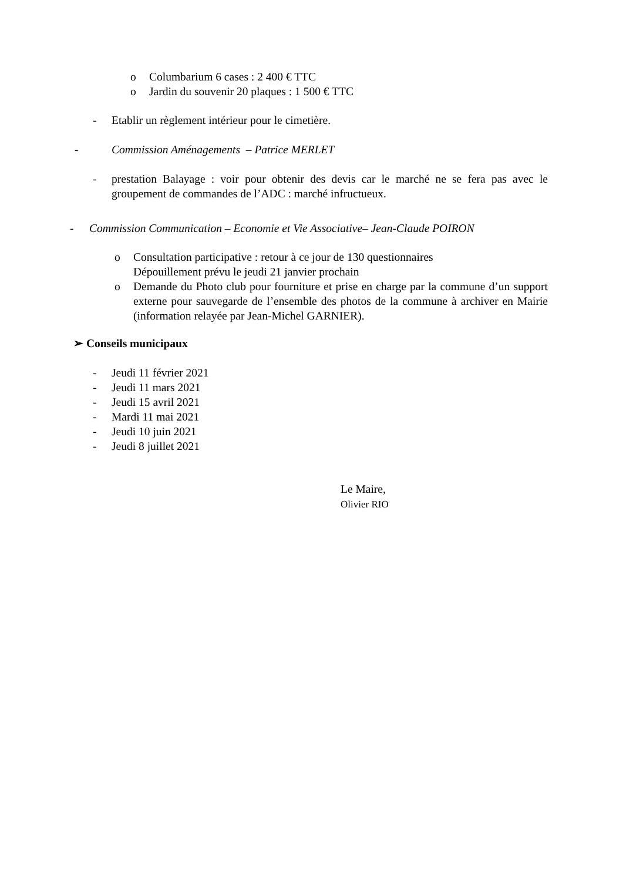o Columbarium 6 cases : 2 400 € TTC
o Jardin du souvenir 20 plaques : 1 500 € TTC
- Etablir un règlement intérieur pour le cimetière.
- Commission Aménagements – Patrice MERLET
- prestation Balayage : voir pour obtenir des devis car le marché ne se fera pas avec le groupement de commandes de l’ADC : marché infructueux.
- Commission Communication – Economie et Vie Associative– Jean-Claude POIRON
o Consultation participative : retour à ce jour de 130 questionnaires
Dépouillement prévu le jeudi 21 janvier prochain
o Demande du Photo club pour fourniture et prise en charge par la commune d’un support externe pour sauvegarde de l’ensemble des photos de la commune à archiver en Mairie (information relayée par Jean-Michel GARNIER).
➢ Conseils municipaux
- Jeudi 11 février 2021
- Jeudi 11 mars 2021
- Jeudi 15 avril 2021
- Mardi 11 mai 2021
- Jeudi 10 juin 2021
- Jeudi 8 juillet 2021
Le Maire,
Olivier RIO